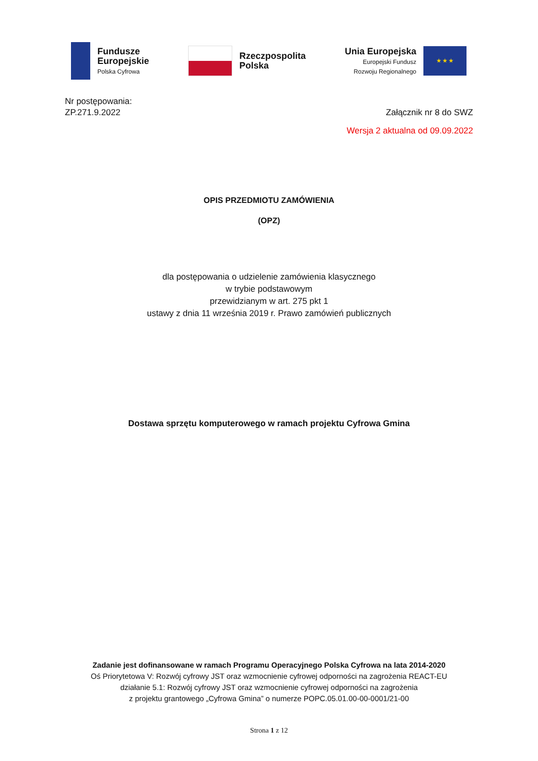Fundusze
Europejskie
Polska Cyfrowa
Rzeczpospolita
Polska
Unia Europejska
Europejski Fundusz
Rozwoju Regionalnego
★ ★ ★
Nr postępowania:
ZP.271.9.2022 Załącznik nr 8 do SWZ
Wersja 2 aktualna od 09.09.2022
OPIS PRZEDMIOTU ZAMÓWIENIA
(OPZ)
dla postępowania o udzielenie zamówienia klasycznego
w trybie podstawowym
przewidzianym w art. 275 pkt 1
ustawy z dnia 11 września 2019 r. Prawo zamówień publicznych
Dostawa sprzętu komputerowego w ramach projektu Cyfrowa Gmina
Zadanie jest dofinansowane w ramach Programu Operacyjnego Polska Cyfrowa na lata 2014-2020
Oś Priorytetowa V: Rozwój cyfrowy JST oraz wzmocnienie cyfrowej odporności na zagrożenia REACT-EU
działanie 5.1: Rozwój cyfrowy JST oraz wzmocnienie cyfrowej odporności na zagrożenia
z projektu grantowego „Cyfrowa Gmina” o numerze POPC.05.01.00-00-0001/21-00
Strona 1 z 12